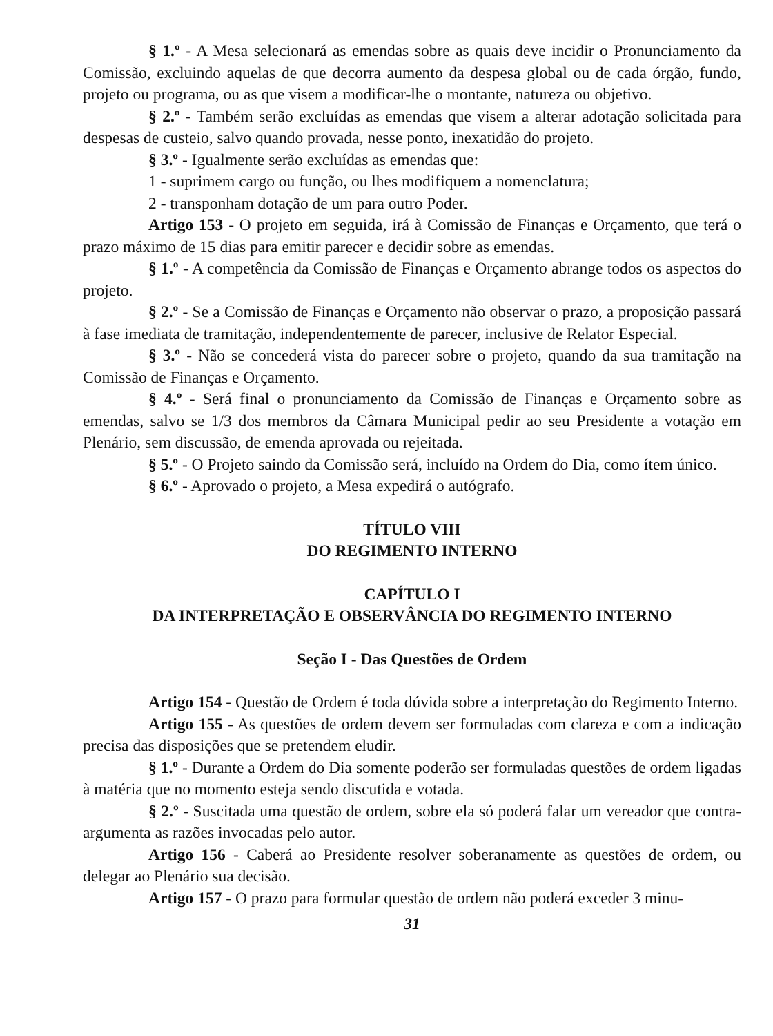§ 1.º - A Mesa selecionará as emendas sobre as quais deve incidir o Pronunciamento da Comissão, excluindo aquelas de que decorra aumento da despesa global ou de cada órgão, fundo, projeto ou programa, ou as que visem a modificar-lhe o montante, natureza ou objetivo.
§ 2.º - Também serão excluídas as emendas que visem a alterar adotação solicitada para despesas de custeio, salvo quando provada, nesse ponto, inexatidão do projeto.
§ 3.º - Igualmente serão excluídas as emendas que:
1 - suprimem cargo ou função, ou lhes modifiquem a nomenclatura;
2 - transponham dotação de um para outro Poder.
Artigo 153 - O projeto em seguida, irá à Comissão de Finanças e Orçamento, que terá o prazo máximo de 15 dias para emitir parecer e decidir sobre as emendas.
§ 1.º - A competência da Comissão de Finanças e Orçamento abrange todos os aspectos do projeto.
§ 2.º - Se a Comissão de Finanças e Orçamento não observar o prazo, a proposição passará à fase imediata de tramitação, independentemente de parecer, inclusive de Relator Especial.
§ 3.º - Não se concederá vista do parecer sobre o projeto, quando da sua tramitação na Comissão de Finanças e Orçamento.
§ 4.º - Será final o pronunciamento da Comissão de Finanças e Orçamento sobre as emendas, salvo se 1/3 dos membros da Câmara Municipal pedir ao seu Presidente a votação em Plenário, sem discussão, de emenda aprovada ou rejeitada.
§ 5.º - O Projeto saindo da Comissão será, incluído na Ordem do Dia, como ítem único.
§ 6.º - Aprovado o projeto, a Mesa expedirá o autógrafo.
TÍTULO VIII
DO REGIMENTO INTERNO
CAPÍTULO I
DA INTERPRETAÇÃO E OBSERVÂNCIA DO REGIMENTO INTERNO
Seção I - Das Questões de Ordem
Artigo 154 - Questão de Ordem é toda dúvida sobre a interpretação do Regimento Interno.
Artigo 155 - As questões de ordem devem ser formuladas com clareza e com a indicação precisa das disposições que se pretendem eludir.
§ 1.º - Durante a Ordem do Dia somente poderão ser formuladas questões de ordem ligadas à matéria que no momento esteja sendo discutida e votada.
§ 2.º - Suscitada uma questão de ordem, sobre ela só poderá falar um vereador que contra-argumenta as razões invocadas pelo autor.
Artigo 156 - Caberá ao Presidente resolver soberanamente as questões de ordem, ou delegar ao Plenário sua decisão.
Artigo 157 - O prazo para formular questão de ordem não poderá exceder 3 minu-
31